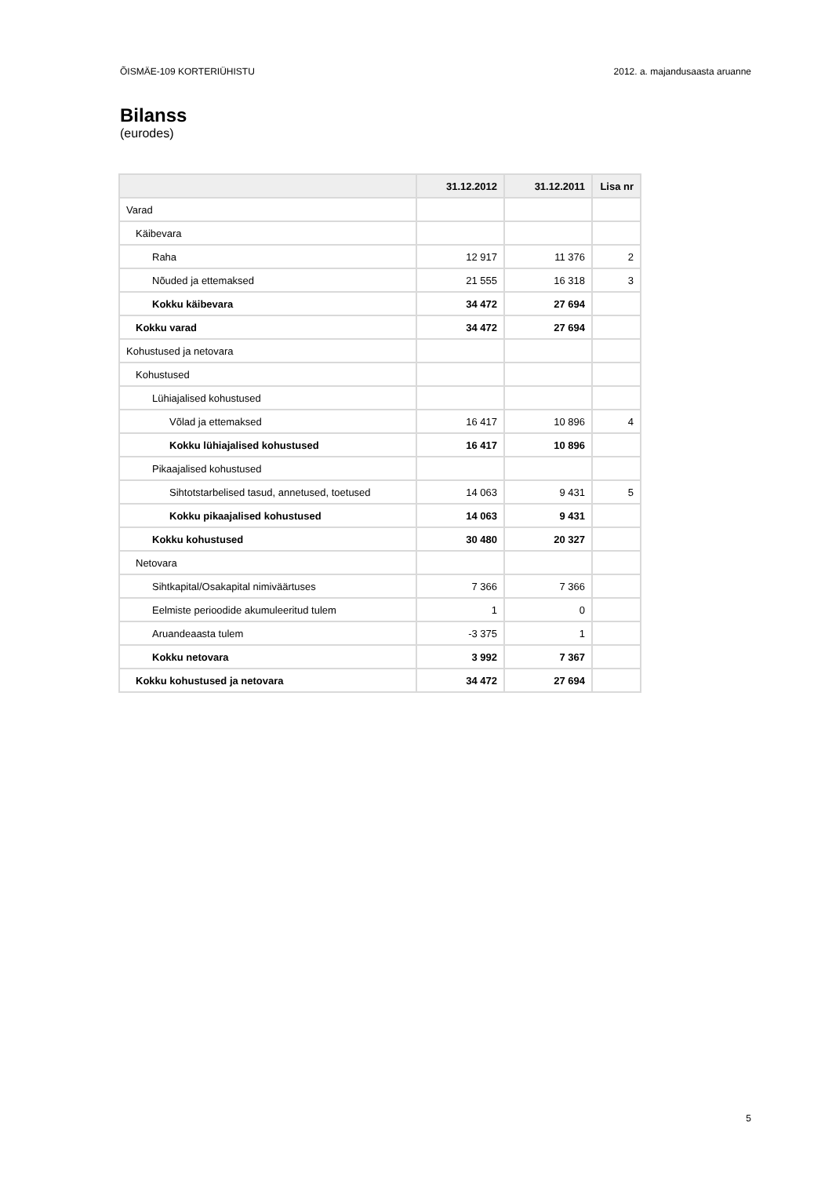ÕISMÄE-109 KORTERIÜHISTU 2012. a. majandusaasta aruanne
Bilanss
(eurodes)
| | 31.12.2012 | 31.12.2011 | Lisa nr |
| --- | --- | --- | --- |
| Varad | | | |
| Käibevara | | | |
| Raha | 12 917 | 11 376 | 2 |
| Nõuded ja ettemaksed | 21 555 | 16 318 | 3 |
| Kokku käibevara | 34 472 | 27 694 | |
| Kokku varad | 34 472 | 27 694 | |
| Kohustused ja netovara | | | |
| Kohustused | | | |
| Lühiajalised kohustused | | | |
| Võlad ja ettemaksed | 16 417 | 10 896 | 4 |
| Kokku lühiajalised kohustused | 16 417 | 10 896 | |
| Pikaajalised kohustused | | | |
| Sihtotstarbelised tasud, annetused, toetused | 14 063 | 9 431 | 5 |
| Kokku pikaajalised kohustused | 14 063 | 9 431 | |
| Kokku kohustused | 30 480 | 20 327 | |
| Netovara | | | |
| Sihtkapital/Osakapital nimiväärtuses | 7 366 | 7 366 | |
| Eelmiste perioodide akumuleeritud tulem | 1 | 0 | |
| Aruandeaasta tulem | -3 375 | 1 | |
| Kokku netovara | 3 992 | 7 367 | |
| Kokku kohustused ja netovara | 34 472 | 27 694 | |
5